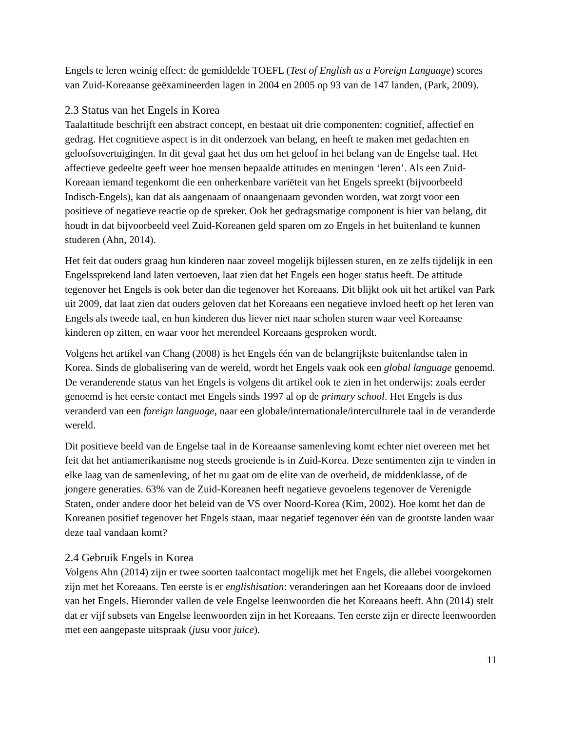Engels te leren weinig effect: de gemiddelde TOEFL (Test of English as a Foreign Language) scores van Zuid-Koreaanse geëxamineerden lagen in 2004 en 2005 op 93 van de 147 landen, (Park, 2009).
2.3 Status van het Engels in Korea
Taalattitude beschrijft een abstract concept, en bestaat uit drie componenten: cognitief, affectief en gedrag. Het cognitieve aspect is in dit onderzoek van belang, en heeft te maken met gedachten en geloofsovertuigingen. In dit geval gaat het dus om het geloof in het belang van de Engelse taal. Het affectieve gedeelte geeft weer hoe mensen bepaalde attitudes en meningen ‘leren’. Als een Zuid-Koreaan iemand tegenkomt die een onherkenbare variëteit van het Engels spreekt (bijvoorbeeld Indisch-Engels), kan dat als aangenaam of onaangenaam gevonden worden, wat zorgt voor een positieve of negatieve reactie op de spreker. Ook het gedragsmatige component is hier van belang, dit houdt in dat bijvoorbeeld veel Zuid-Koreanen geld sparen om zo Engels in het buitenland te kunnen studeren (Ahn, 2014).
Het feit dat ouders graag hun kinderen naar zoveel mogelijk bijlessen sturen, en ze zelfs tijdelijk in een Engelssprekend land laten vertoeven, laat zien dat het Engels een hoger status heeft. De attitude tegenover het Engels is ook beter dan die tegenover het Koreaans. Dit blijkt ook uit het artikel van Park uit 2009, dat laat zien dat ouders geloven dat het Koreaans een negatieve invloed heeft op het leren van Engels als tweede taal, en hun kinderen dus liever niet naar scholen sturen waar veel Koreaanse kinderen op zitten, en waar voor het merendeel Koreaans gesproken wordt.
Volgens het artikel van Chang (2008) is het Engels één van de belangrijkste buitenlandse talen in Korea. Sinds de globalisering van de wereld, wordt het Engels vaak ook een global language genoemd. De veranderende status van het Engels is volgens dit artikel ook te zien in het onderwijs: zoals eerder genoemd is het eerste contact met Engels sinds 1997 al op de primary school. Het Engels is dus veranderd van een foreign language, naar een globale/internationale/interculturele taal in de veranderde wereld.
Dit positieve beeld van de Engelse taal in de Koreaanse samenleving komt echter niet overeen met het feit dat het antiamerikanisme nog steeds groeiende is in Zuid-Korea. Deze sentimenten zijn te vinden in elke laag van de samenleving, of het nu gaat om de elite van de overheid, de middenklasse, of de jongere generaties. 63% van de Zuid-Koreanen heeft negatieve gevoelens tegenover de Verenigde Staten, onder andere door het beleid van de VS over Noord-Korea (Kim, 2002). Hoe komt het dan de Koreanen positief tegenover het Engels staan, maar negatief tegenover één van de grootste landen waar deze taal vandaan komt?
2.4 Gebruik Engels in Korea
Volgens Ahn (2014) zijn er twee soorten taalcontact mogelijk met het Engels, die allebei voorgekomen zijn met het Koreaans. Ten eerste is er englishisation: veranderingen aan het Koreaans door de invloed van het Engels. Hieronder vallen de vele Engelse leenwoorden die het Koreaans heeft. Ahn (2014) stelt dat er vijf subsets van Engelse leenwoorden zijn in het Koreaans. Ten eerste zijn er directe leenwoorden met een aangepaste uitspraak (jusu voor juice).
11